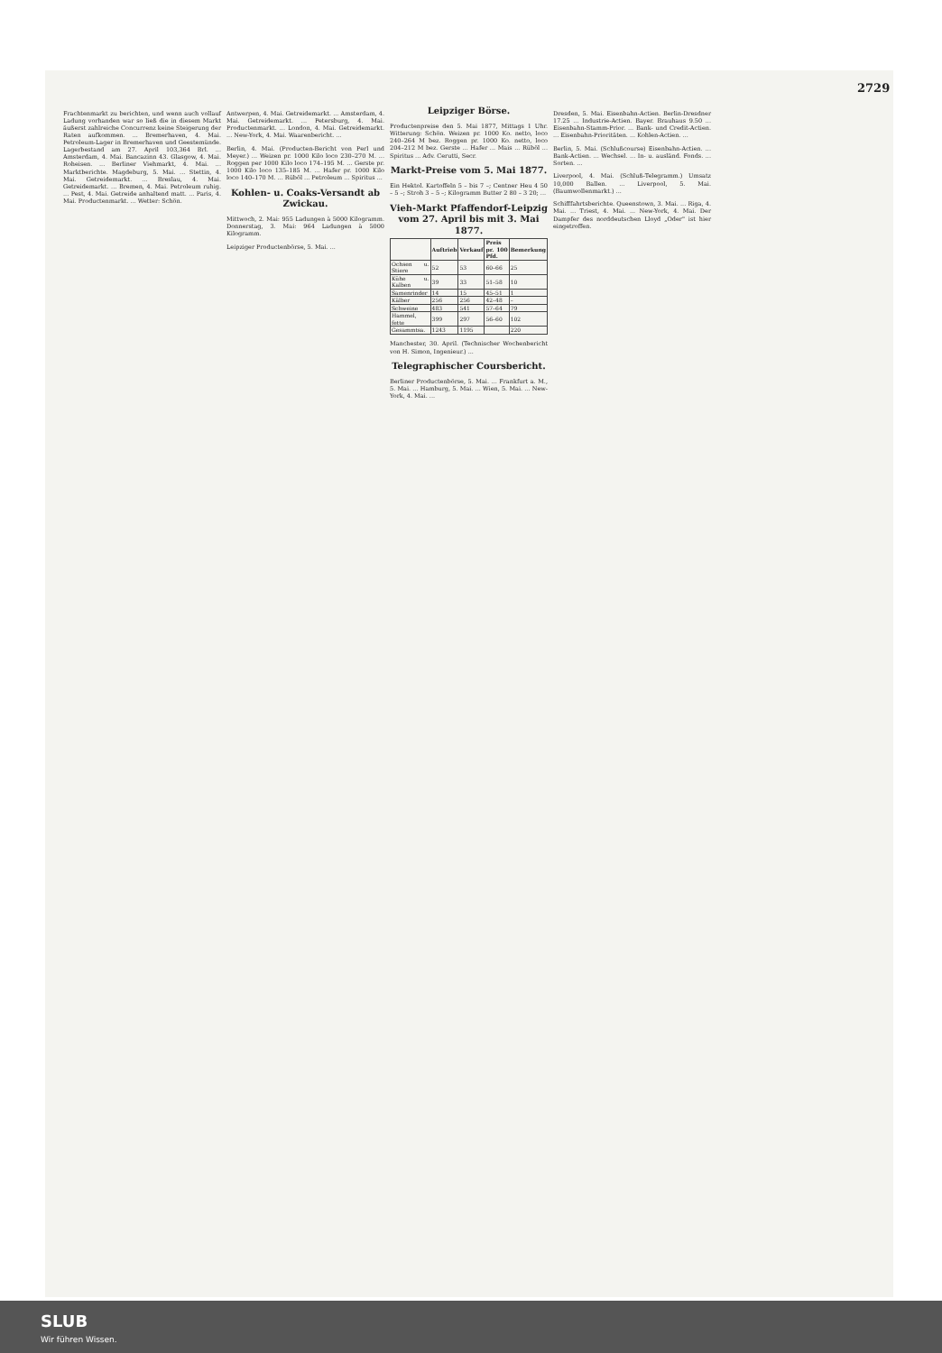2729
Frachtenmarkt zu berichten, und wenn auch vollauf Ladung vorhanden war so ließ die in diesem Markt äußerst zahlreiche Concurrenz keine Steigerung der Raten aufkommen. ... Bremerhaven, 4. Mai. Petroleum-Lager in Bremerhaven und Geestemünde. Lagerbestand am 27. April 103,364 Brl. ... Amsterdam, 4. Mai. Bancazinn 43. Glasgow, 4. Mai. Roheisen. ... Berliner Viehmarkt, 4. Mai. ... Marktberichte. Magdeburg, 5. Mai. ... Stettin, 4. Mai. Getreidemarkt. ... Breslau, 4. Mai. Getreidemarkt. ... Bremen, 4. Mai. Petroleum ruhig. ... Pest, 4. Mai. Getreide anhaltend matt. ... Paris, 4. Mai. Productenmarkt. ... Wetter: Schön.
Antwerpen, 4. Mai. Getreidemarkt. ... Amsterdam, 4. Mai. Getreidemarkt. ... Petersburg, 4. Mai. Productenmarkt. ... London, 4. Mai. Getreidemarkt. ... New-York, 4. Mai. Waarenbericht. ...
Berlin, 4. Mai. (Producten-Bericht von Perl und Meyer.) ... Weizen pr. 1000 Kilo loco 230–270 M. ... Roggen per 1000 Kilo loco 174–195 M. ... Gerste pr. 1000 Kilo loco 135–185 M. ... Hafer pr. 1000 Kilo loco 140–170 M. ... Rüböl ... Petroleum ... Spiritus ...
Kohlen- u. Coaks-Versandt ab Zwickau.
Mittwoch, 2. Mai: 955 Ladungen à 5000 Kilogramm. Donnerstag, 3. Mai: 964 Ladungen à 5000 Kilogramm.
Leipziger Productenbörse, 5. Mai. ...
Leipziger Börse.
Productenpreise den 5. Mai 1877, Mittags 1 Uhr. Witterung: Schön. Weizen pr. 1000 Ko. netto, loco 240–264 M bez. Roggen pr. 1000 Ko. netto, loco 204–212 M bez. Gerste ... Hafer ... Mais ... Rüböl ... Spiritus ... Adv. Cerutti, Secr.
Markt-Preise vom 5. Mai 1877.
Ein Hektol. Kartoffeln 5 – bis 7 –; Centner Heu 4 50 – 5 –; Stroh 3 – 5 –; Kilogramm Butter 2 80 – 3 20; ...
Vieh-Markt Pfaffendorf-Leipzig vom 27. April bis mit 3. Mai 1877.
| | Auftrieb | Verkauf | Preis pr. 100 Pfd. | Bemerkung |
| --- | --- | --- | --- | --- |
| Ochsen u. Stiere | 52 | 53 | 60–66 | 25 |
| Kühe u. Kalben | 39 | 33 | 51–58 | 10 |
| Samenrinder | 14 | 15 | 45–51 | 1 |
| Kälber | 256 | 256 | 42–48 | – |
| Schweine | 483 | 541 | 57–64 | 79 |
| Hammel, fette | 399 | 297 | 56–60 | 102 |
| Gesammtsa. | 1243 | 1195 | | 220 |
Manchester, 30. April. (Technischer Wochenbericht von H. Simon, Ingenieur.) ...
Telegraphischer Coursbericht.
Berliner Productenbörse, 5. Mai. ... Frankfurt a. M., 5. Mai. ... Hamburg, 5. Mai. ... Wien, 5. Mai. ... New-York, 4. Mai. ...
Dresden, 5. Mai. Eisenbahn-Actien. Berlin-Dresdner 17.25 ... Industrie-Actien. Bayer. Brauhaus 9.50 ... Eisenbahn-Stamm-Prior. ... Bank- und Credit-Actien. ... Eisenbahn-Prioritäten. ... Kohlen-Actien. ...
Berlin, 5. Mai. (Schlußcourse) Eisenbahn-Actien. ... Bank-Actien. ... Wechsel. ... In- u. ausländ. Fonds. ... Sorten. ...
Liverpool, 4. Mai. (Schluß-Telegramm.) Umsatz 10,000 Ballen. ... Liverpool, 5. Mai. (Baumwollenmarkt.) ...
Schifffahrtsberichte. Queenstown, 3. Mai. ... Riga, 4. Mai. ... Triest, 4. Mai. ... New-York, 4. Mai. Der Dampfer des norddeutschen Lloyd „Oder" ist hier eingetroffen.
SLUB
Wir führen Wissen.